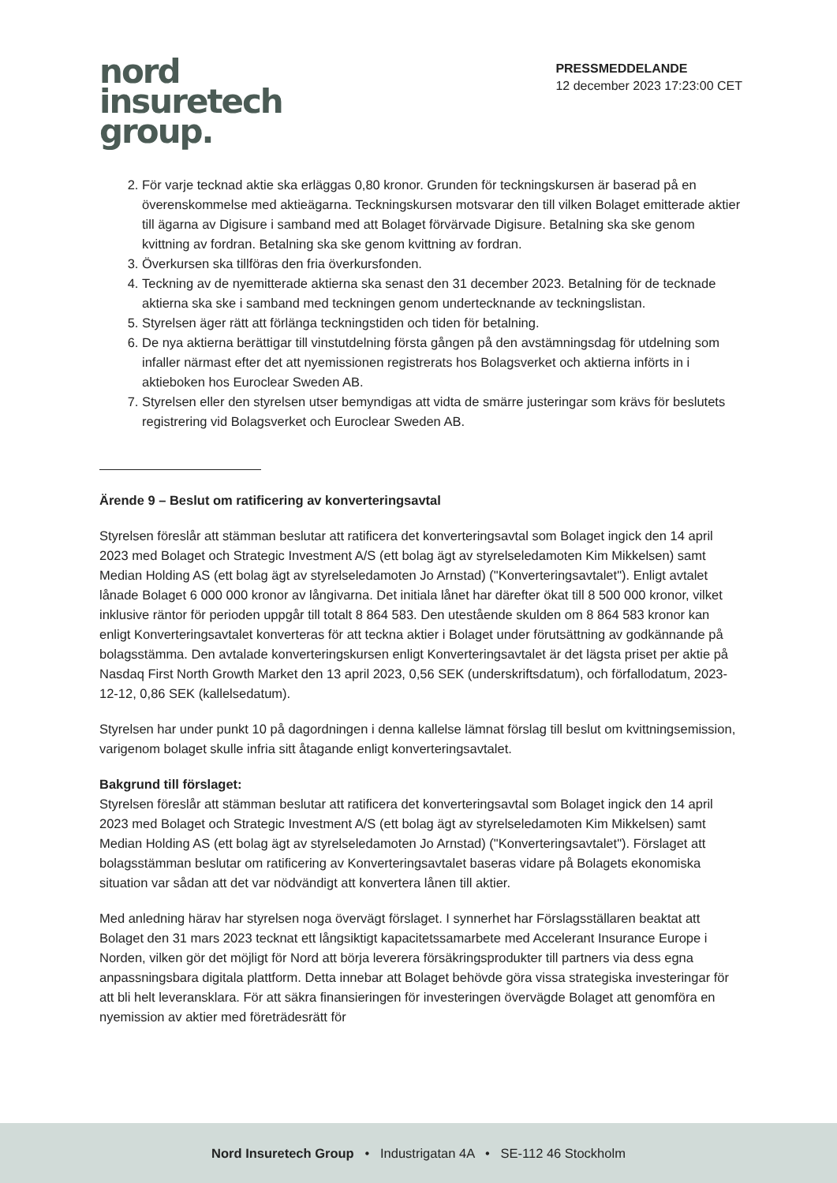nord
insuretech
group.
PRESSMEDDELANDE
12 december 2023 17:23:00 CET
2. För varje tecknad aktie ska erläggas 0,80 kronor. Grunden för teckningskursen är baserad på en överenskommelse med aktieägarna. Teckningskursen motsvarar den till vilken Bolaget emitterade aktier till ägarna av Digisure i samband med att Bolaget förvärvade Digisure. Betalning ska ske genom kvittning av fordran. Betalning ska ske genom kvittning av fordran.
3. Överkursen ska tillföras den fria överkursfonden.
4. Teckning av de nyemitterade aktierna ska senast den 31 december 2023. Betalning för de tecknade aktierna ska ske i samband med teckningen genom undertecknande av teckningslistan.
5. Styrelsen äger rätt att förlänga teckningstiden och tiden för betalning.
6. De nya aktierna berättigar till vinstutdelning första gången på den avstämningsdag för utdelning som infaller närmast efter det att nyemissionen registrerats hos Bolagsverket och aktierna införts in i aktieboken hos Euroclear Sweden AB.
7. Styrelsen eller den styrelsen utser bemyndigas att vidta de smärre justeringar som krävs för beslutets registrering vid Bolagsverket och Euroclear Sweden AB.
Ärende 9 – Beslut om ratificering av konverteringsavtal
Styrelsen föreslår att stämman beslutar att ratificera det konverteringsavtal som Bolaget ingick den 14 april 2023 med Bolaget och Strategic Investment A/S (ett bolag ägt av styrelseledamoten Kim Mikkelsen) samt Median Holding AS (ett bolag ägt av styrelseledamoten Jo Arnstad) ("Konverteringsavtalet"). Enligt avtalet lånade Bolaget 6 000 000 kronor av långivarna. Det initiala lånet har därefter ökat till 8 500 000 kronor, vilket inklusive räntor för perioden uppgår till totalt 8 864 583. Den utestående skulden om 8 864 583 kronor kan enligt Konverteringsavtalet konverteras för att teckna aktier i Bolaget under förutsättning av godkännande på bolagsstämma. Den avtalade konverteringskursen enligt Konverteringsavtalet är det lägsta priset per aktie på Nasdaq First North Growth Market den 13 april 2023, 0,56 SEK (underskriftsdatum), och förfallodatum, 2023-12-12, 0,86 SEK (kallelsedatum).
Styrelsen har under punkt 10 på dagordningen i denna kallelse lämnat förslag till beslut om kvittningsemission, varigenom bolaget skulle infria sitt åtagande enligt konverteringsavtalet.
Bakgrund till förslaget:
Styrelsen föreslår att stämman beslutar att ratificera det konverteringsavtal som Bolaget ingick den 14 april 2023 med Bolaget och Strategic Investment A/S (ett bolag ägt av styrelseledamoten Kim Mikkelsen) samt Median Holding AS (ett bolag ägt av styrelseledamoten Jo Arnstad) ("Konverteringsavtalet"). Förslaget att bolagsstämman beslutar om ratificering av Konverteringsavtalet baseras vidare på Bolagets ekonomiska situation var sådan att det var nödvändigt att konvertera lånen till aktier.
Med anledning härav har styrelsen noga övervägt förslaget. I synnerhet har Förslagsställaren beaktat att Bolaget den 31 mars 2023 tecknat ett långsiktigt kapacitetssamarbete med Accelerant Insurance Europe i Norden, vilken gör det möjligt för Nord att börja leverera försäkringsprodukter till partners via dess egna anpassningsbara digitala plattform. Detta innebar att Bolaget behövde göra vissa strategiska investeringar för att bli helt leveransklara. För att säkra finansieringen för investeringen övervägde Bolaget att genomföra en nyemission av aktier med företrädesrätt för
Nord Insuretech Group • Industrigatan 4A • SE-112 46 Stockholm